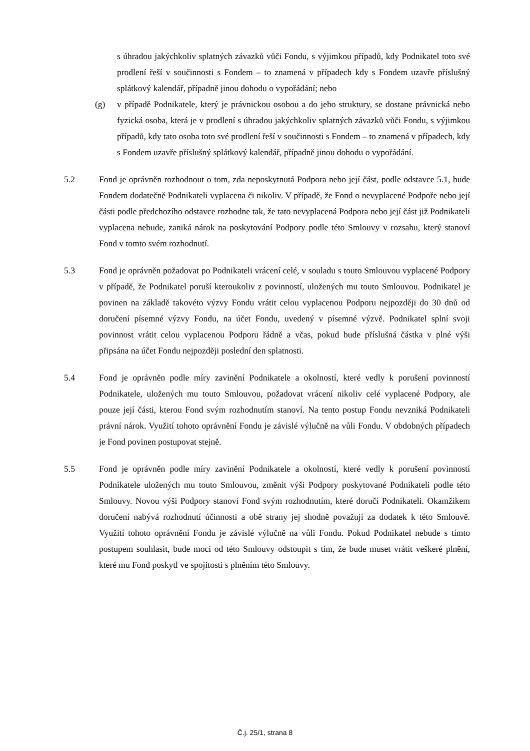s úhradou jakýchkoliv splatných závazků vůči Fondu, s výjimkou případů, kdy Podnikatel toto své prodlení řeší v součinnosti s Fondem – to znamená v případech kdy s Fondem uzavře příslušný splátkový kalendář, případně jinou dohodu o vypořádání; nebo
(g) v případě Podnikatele, který je právnickou osobou a do jeho struktury, se dostane právnická nebo fyzická osoba, která je v prodlení s úhradou jakýchkoliv splatných závazků vůči Fondu, s výjimkou případů, kdy tato osoba toto své prodlení řeší v součinnosti s Fondem – to znamená v případech, kdy s Fondem uzavře příslušný splátkový kalendář, případně jinou dohodu o vypořádání.
5.2 Fond je oprávněn rozhodnout o tom, zda neposkytnutá Podpora nebo její část, podle odstavce 5.1, bude Fondem dodatečně Podnikateli vyplacena či nikoliv. V případě, že Fond o nevyplacené Podpoře nebo její části podle předchozího odstavce rozhodne tak, že tato nevyplacená Podpora nebo její část již Podnikateli vyplacena nebude, zaniká nárok na poskytování Podpory podle této Smlouvy v rozsahu, který stanoví Fond v tomto svém rozhodnutí.
5.3 Fond je oprávněn požadovat po Podnikateli vrácení celé, v souladu s touto Smlouvou vyplacené Podpory v případě, že Podnikatel poruší kteroukoliv z povinností, uložených mu touto Smlouvou. Podnikatel je povinen na základě takovéto výzvy Fondu vrátit celou vyplacenou Podporu nejpozději do 30 dnů od doručení písemné výzvy Fondu, na účet Fondu, uvedený v písemné výzvě. Podnikatel splní svoji povinnost vrátit celou vyplacenou Podporu řádně a včas, pokud bude příslušná částka v plné výši připsána na účet Fondu nejpozději poslední den splatnosti.
5.4 Fond je oprávněn podle míry zavinění Podnikatele a okolností, které vedly k porušení povinností Podnikatele, uložených mu touto Smlouvou, požadovat vrácení nikoliv celé vyplacené Podpory, ale pouze její části, kterou Fond svým rozhodnutím stanoví. Na tento postup Fondu nevzniká Podnikateli právní nárok. Využití tohoto oprávnění Fondu je závislé výlučně na vůli Fondu. V obdobných případech je Fond povinen postupovat stejně.
5.5 Fond je oprávněn podle míry zavinění Podnikatele a okolností, které vedly k porušení povinností Podnikatele uložených mu touto Smlouvou, změnit výši Podpory poskytované Podnikateli podle této Smlouvy. Novou výši Podpory stanoví Fond svým rozhodnutím, které doručí Podnikateli. Okamžikem doručení nabývá rozhodnutí účinnosti a obě strany jej shodně považují za dodatek k této Smlouvě. Využití tohoto oprávnění Fondu je závislé výlučně na vůli Fondu. Pokud Podnikatel nebude s tímto postupem souhlasit, bude moci od této Smlouvy odstoupit s tím, že bude muset vrátit veškeré plnění, které mu Fond poskytl ve spojitosti s plněním této Smlouvy.
Č.j. 25/1, strana 8